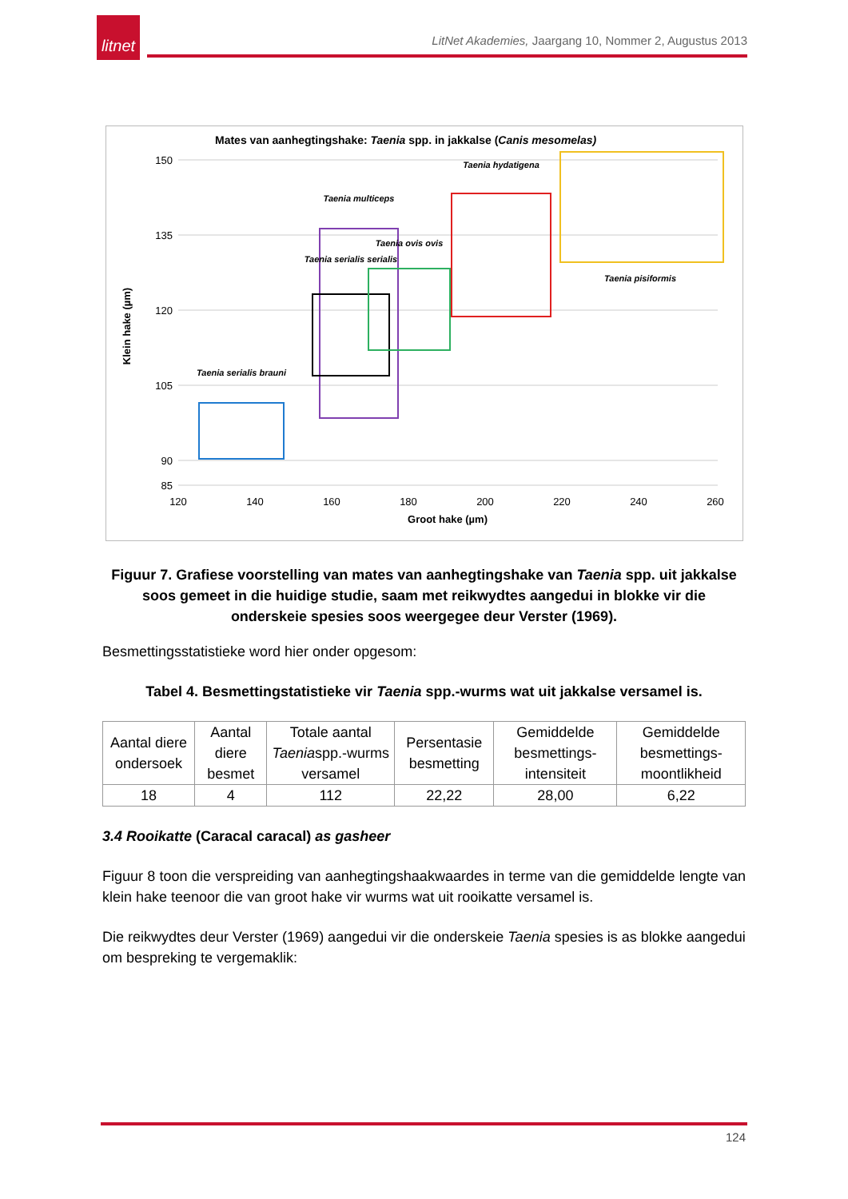litnet
LitNet Akademies, Jaargang 10, Nommer 2, Augustus 2013
Mates van aanhegtingshake: Taenia spp. in jakkalse (Canis mesomelas)
150
135
120
105
90
85
120
140
160
180
200
220
240
260
Groot hake (µm)
Klein hake (µm)
Taenia serialis brauni
Taenia multiceps
Taenia serialis serialis
Taenia ovis ovis
Taenia hydatigena
Taenia pisiformis
Figuur 7. Grafiese voorstelling van mates van aanhegtingshake van Taenia spp. uit jakkalse soos gemeet in die huidige studie, saam met reikwydtes aangedui in blokke vir die onderskeie spesies soos weergegee deur Verster (1969).
Besmettingsstatistieke word hier onder opgesom:
Tabel 4. Besmettingstatistieke vir Taenia spp.-wurms wat uit jakkalse versamel is.
| Aantal diere ondersoek | Aantal diere besmet | Totale aantal Taenia spp.-wurms versamel | Persentasie besmetting | Gemiddelde besmettings-intensiteit | Gemiddelde besmettings-moontlikheid |
| 18 | 4 | 112 | 22,22 | 28,00 | 6,22 |
3.4 Rooikatte (Caracal caracal) as gasheer
Figuur 8 toon die verspreiding van aanhegtingshaakwaardes in terme van die gemiddelde lengte van klein hake teenoor die van groot hake vir wurms wat uit rooikatte versamel is.
Die reikwydtes deur Verster (1969) aangedui vir die onderskeie Taenia spesies is as blokke aangedui om bespreking te vergemaklik:
124